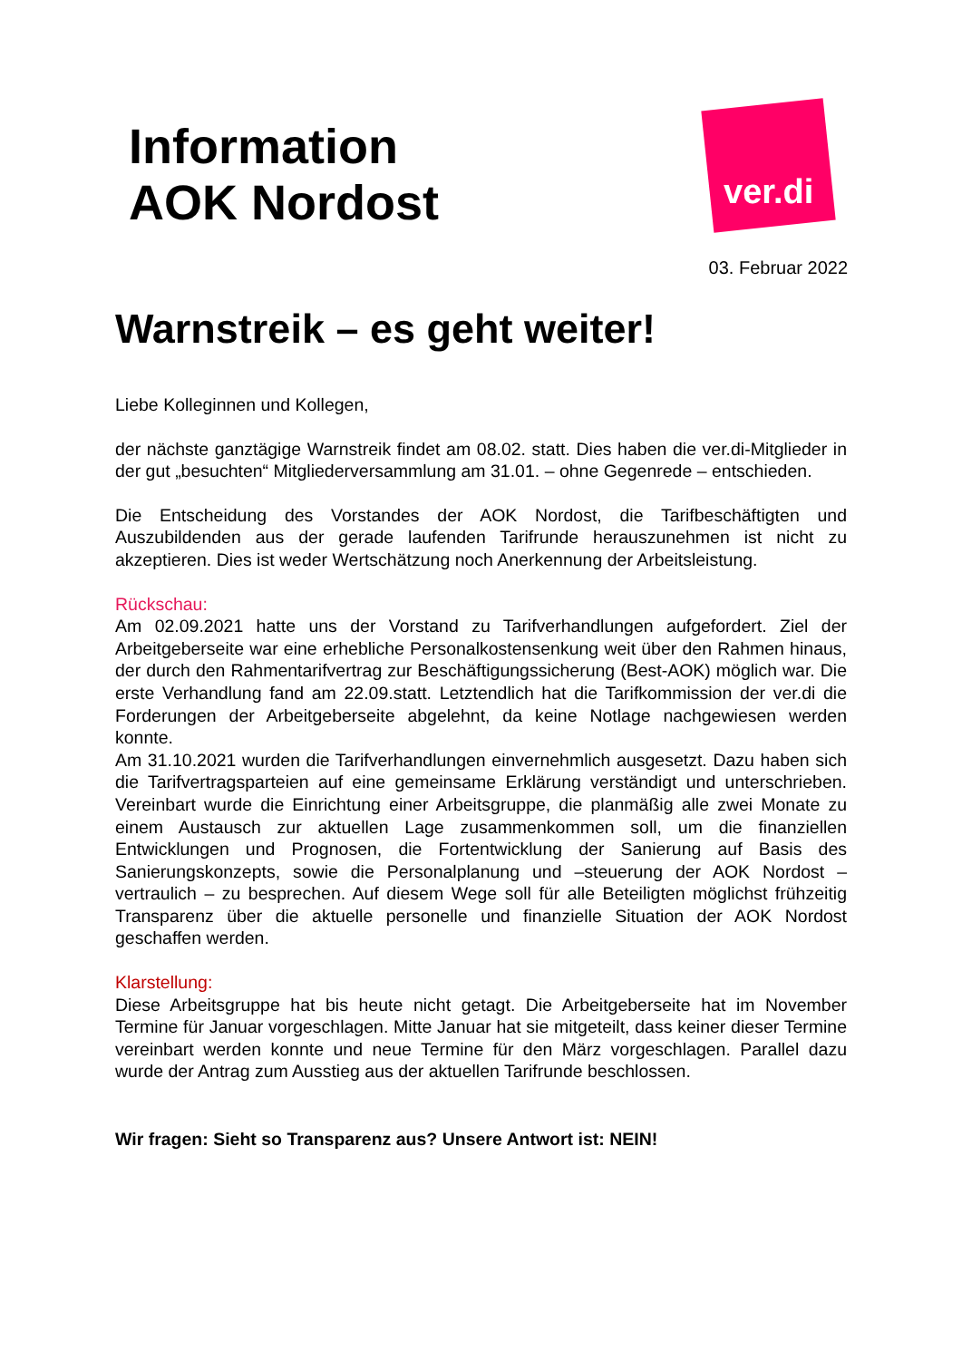ver.di
Information
AOK Nordost
03. Februar 2022
Warnstreik – es geht weiter!
Liebe Kolleginnen und Kollegen,
der nächste ganztägige Warnstreik findet am 08.02. statt. Dies haben die ver.di-Mitglieder in der gut „besuchten“ Mitgliederversammlung am 31.01. – ohne Gegenrede – entschieden.
Die Entscheidung des Vorstandes der AOK Nordost, die Tarifbeschäftigten und Auszubildenden aus der gerade laufenden Tarifrunde herauszunehmen ist nicht zu akzeptieren. Dies ist weder Wertschätzung noch Anerkennung der Arbeitsleistung.
Rückschau:
Am 02.09.2021 hatte uns der Vorstand zu Tarifverhandlungen aufgefordert. Ziel der Arbeitgeberseite war eine erhebliche Personalkostensenkung weit über den Rahmen hinaus, der durch den Rahmentarifvertrag zur Beschäftigungssicherung (Best-AOK) möglich war. Die erste Verhandlung fand am 22.09.statt. Letztendlich hat die Tarifkommission der ver.di die Forderungen der Arbeitgeberseite abgelehnt, da keine Notlage nachgewiesen werden konnte.
Am 31.10.2021 wurden die Tarifverhandlungen einvernehmlich ausgesetzt. Dazu haben sich die Tarifvertragsparteien auf eine gemeinsame Erklärung verständigt und unterschrieben. Vereinbart wurde die Einrichtung einer Arbeitsgruppe, die planmäßig alle zwei Monate zu einem Austausch zur aktuellen Lage zusammenkommen soll, um die finanziellen Entwicklungen und Prognosen, die Fortentwicklung der Sanierung auf Basis des Sanierungskonzepts, sowie die Personalplanung und –steuerung der AOK Nordost – vertraulich – zu besprechen. Auf diesem Wege soll für alle Beteiligten möglichst frühzeitig Transparenz über die aktuelle personelle und finanzielle Situation der AOK Nordost geschaffen werden.
Klarstellung:
Diese Arbeitsgruppe hat bis heute nicht getagt. Die Arbeitgeberseite hat im November Termine für Januar vorgeschlagen. Mitte Januar hat sie mitgeteilt, dass keiner dieser Termine vereinbart werden konnte und neue Termine für den März vorgeschlagen. Parallel dazu wurde der Antrag zum Ausstieg aus der aktuellen Tarifrunde beschlossen.
Wir fragen: Sieht so Transparenz aus? Unsere Antwort ist: NEIN!